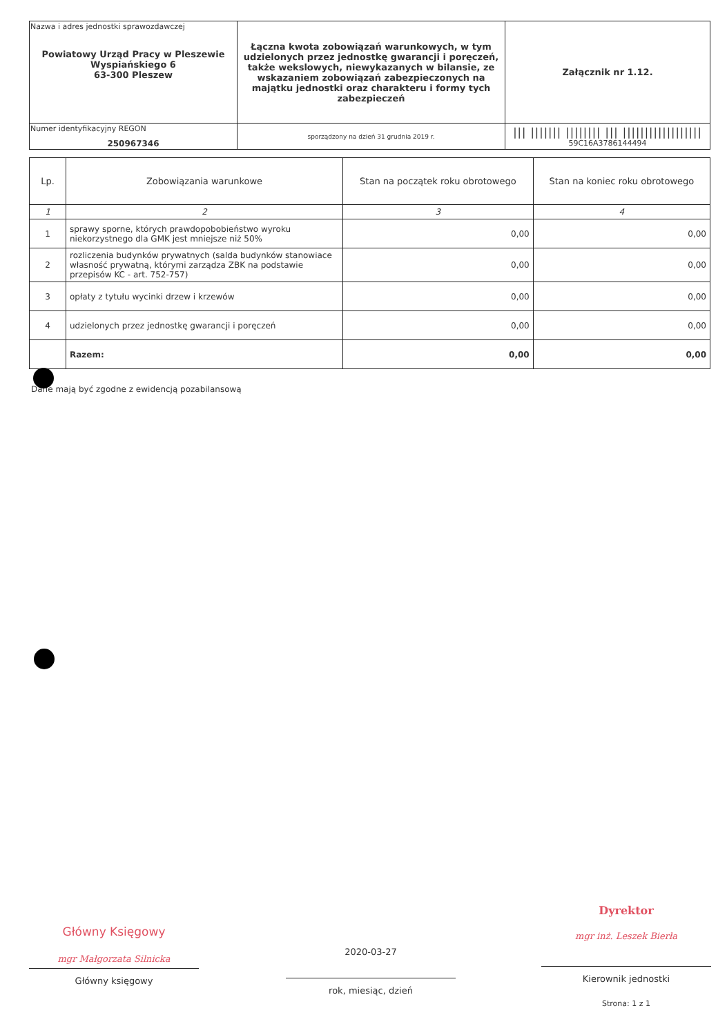| Nazwa i adres jednostki sprawozdawczej Powiatowy Urząd Pracy w Pleszewie Wyspiańskiego 6 63-300 Pleszew | Łączna kwota zobowiązań warunkowych, w tym udzielonych przez jednostkę gwarancji i poręczeń, także wekslowych, niewykazanych w bilansie, ze wskazaniem zobowiązań zabezpieczonych na majątku jednostki oraz charakteru i formy tych zabezpieczeń | Załącznik nr 1.12. |
| Numer identyfikacyjny REGON 250967346 | | /// /////// //////// /// ////////////////// 59C16A3786144494 |
| | sporządzony na dzień 31 grudnia 2019 r. | |
| Lp. | Zobowiązania warunkowe | Stan na początek roku obrotowego | Stan na koniec roku obrotowego |
| 1 | 2 | 3 | 4 |
| 1 | sprawy sporne, których prawdopobobieństwo wyroku niekorzystnego dla GMK jest mniejsze niż 50% | 0,00 | 0,00 |
| 2 | rozliczenia budynków prywatnych (salda budynków stanowiace własność prywatną, którymi zarządza ZBK na podstawie przepisów KC - art. 752-757) | 0,00 | 0,00 |
| 3 | opłaty z tytułu wycinki drzew i krzewów | 0,00 | 0,00 |
| 4 | udzielonych przez jednostkę gwarancji i poręczeń | 0,00 | 0,00 |
| | Razem: | 0,00 | 0,00 |
Dane mają być zgodne z ewidencją pozabilansową
Główny Księgowy
mgr Małgorzata Silnicka
Główny księgowy
2020-03-27
rok, miesiąc, dzień
Dyrektor
mgr inż. Leszek Bierła
Kierownik jednostki
Strona: 1 z 1